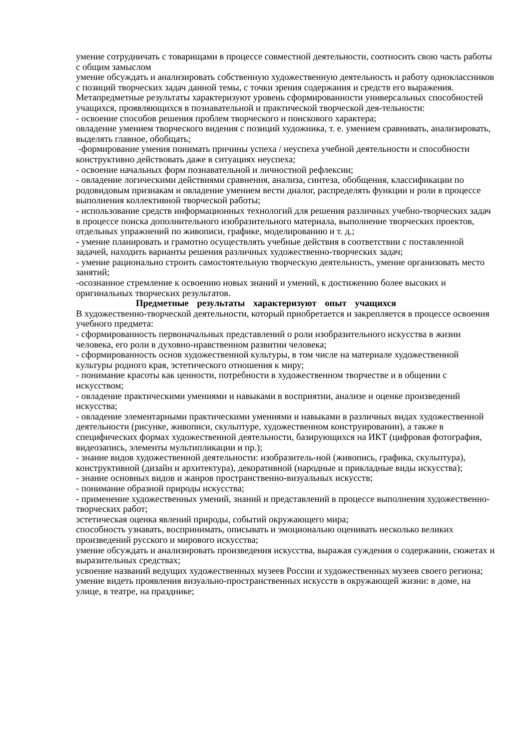умение сотрудничать с товарищами в процессе совместной деятельности, соотносить свою часть работы с общим замыслом
умение обсуждать и анализировать собственную художественную деятельность и работу одноклассников с позиций творческих задач данной темы, с точки зрения содержания и средств его выражения.
Метапредметные результаты характеризуют уровень сформированности универсальных способностей учащихся, проявляющихся в познавательной и практической творческой дея-тельности:
- освоение способов решения проблем творческого и поискового характера;
овладение умением творческого видения с позиций художника, т. е. умением сравнивать, анализировать, выделять главное, обобщать;
-формирование умения понимать причины успеха / неуспеха учебной деятельности и способности конструктивно действовать даже в ситуациях неуспеха;
- освоение начальных форм познавательной и личностной рефлексии;
- овладение логическими действиями сравнения, анализа, синтеза, обобщения, классификации по родовидовым признакам и овладение умением вести диалог, распределять функции и роли в процессе выполнения коллективной творческой работы;
- использование средств информационных технологий для решения различных учебно-творческих задач в процессе поиска дополнительного изобразительного материала, выполнение творческих проектов, отдельных упражнений по живописи, графике, моделированию и т. д.;
- умение планировать и грамотно осуществлять учебные действия в соответствии с поставленной задачей, находить варианты решения различных художественно-творческих задач;
- умение рационально строить самостоятельную творческую деятельность, умение организовать место занятий;
-осознанное стремление к освоению новых знаний и умений, к достижению более высоких и оригинальных творческих результатов.
Предметные результаты характеризуют опыт учащихся
В художественно-творческой деятельности, который приобретается и закрепляется в процессе освоения учебного предмета:
- сформированность первоначальных представлений о роли изобразительного искусства в жизни человека, его роли в духовно-нравственном развитии человека;
- сформированность основ художественной культуры, в том числе на материале художественной культуры родного края, эстетического отношения к миру;
- понимание красоты как ценности, потребности в художественном творчестве и в общении с искусством;
- овладение практическими умениями и навыками в восприятии, анализе и оценке произведений искусства;
- овладение элементарными практическими умениями и навыками в различных видах художественной деятельности (рисунке, живописи, скульптуре, художественном конструировании), а также в специфических формах художественной деятельности, базирующихся на ИКТ (цифровая фотография, видеозапись, элементы мультипликации и пр.);
- знание видов художественной деятельности: изобразитель-ной (живопись, графика, скульптура), конструктивной (дизайн и архитектура), декоративной (народные и прикладные виды искусства);
- знание основных видов и жанров пространственно-визуальных искусств;
- понимание образной природы искусства;
- применение художественных умений, знаний и представлений в процессе выполнения художественно-творческих работ;
эстетическая оценка явлений природы, событий окружающего мира;
способность узнавать, воспринимать, описывать и эмоционально оценивать несколько великих произведений русского и мирового искусства;
умение обсуждать и анализировать произведения искусства, выражая суждения о содержании, сюжетах и выразительных средствах;
усвоение названий ведущих художественных музеев России и художественных музеев своего региона;
умение видеть проявления визуально-пространственных искусств в окружающей жизни: в доме, на улице, в театре, на празднике;